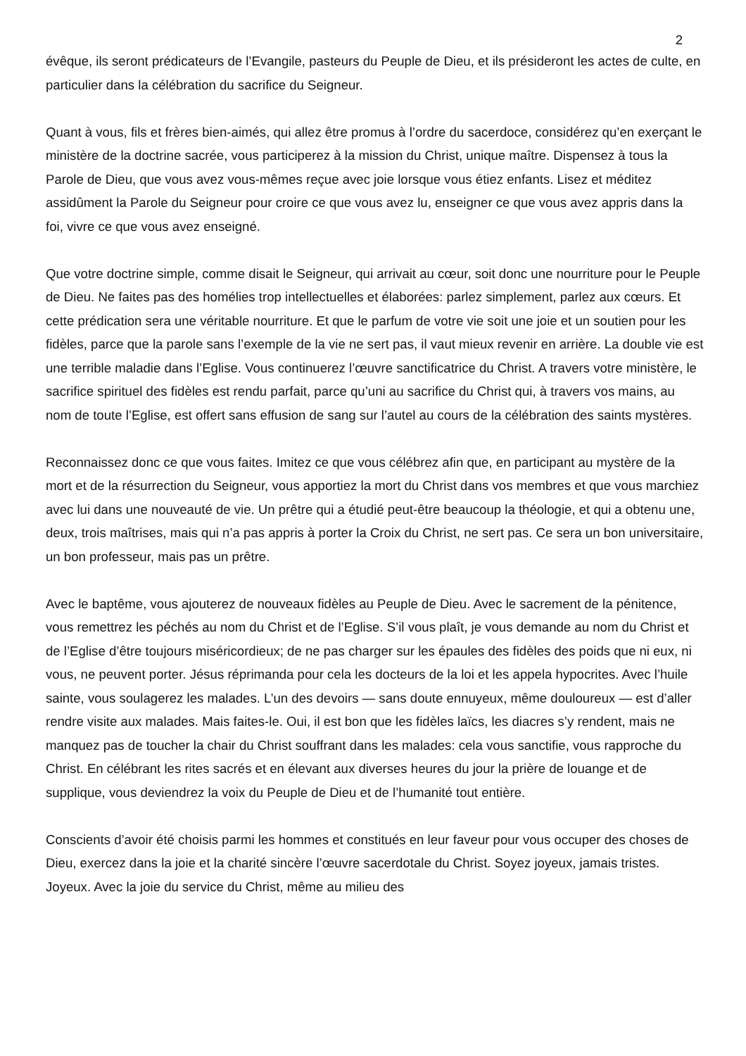2
évêque, ils seront prédicateurs de l’Evangile, pasteurs du Peuple de Dieu, et ils présideront les actes de culte, en particulier dans la célébration du sacrifice du Seigneur.
Quant à vous, fils et frères bien-aimés, qui allez être promus à l’ordre du sacerdoce, considérez qu’en exerçant le ministère de la doctrine sacrée, vous participerez à la mission du Christ, unique maître. Dispensez à tous la Parole de Dieu, que vous avez vous-mêmes reçue avec joie lorsque vous étiez enfants. Lisez et méditez assidûment la Parole du Seigneur pour croire ce que vous avez lu, enseigner ce que vous avez appris dans la foi, vivre ce que vous avez enseigné.
Que votre doctrine simple, comme disait le Seigneur, qui arrivait au cœur, soit donc une nourriture pour le Peuple de Dieu. Ne faites pas des homélies trop intellectuelles et élaborées: parlez simplement, parlez aux cœurs. Et cette prédication sera une véritable nourriture. Et que le parfum de votre vie soit une joie et un soutien pour les fidèles, parce que la parole sans l’exemple de la vie ne sert pas, il vaut mieux revenir en arrière. La double vie est une terrible maladie dans l’Eglise. Vous continuerez l’œuvre sanctificatrice du Christ. A travers votre ministère, le sacrifice spirituel des fidèles est rendu parfait, parce qu’uni au sacrifice du Christ qui, à travers vos mains, au nom de toute l’Eglise, est offert sans effusion de sang sur l’autel au cours de la célébration des saints mystères.
Reconnaissez donc ce que vous faites. Imitez ce que vous célébrez afin que, en participant au mystère de la mort et de la résurrection du Seigneur, vous apportiez la mort du Christ dans vos membres et que vous marchiez avec lui dans une nouveauté de vie. Un prêtre qui a étudié peut-être beaucoup la théologie, et qui a obtenu une, deux, trois maîtrises, mais qui n’a pas appris à porter la Croix du Christ, ne sert pas. Ce sera un bon universitaire, un bon professeur, mais pas un prêtre.
Avec le baptême, vous ajouterez de nouveaux fidèles au Peuple de Dieu. Avec le sacrement de la pénitence, vous remettrez les péchés au nom du Christ et de l’Eglise. S’il vous plaît, je vous demande au nom du Christ et de l’Eglise d’être toujours miséricordieux; de ne pas charger sur les épaules des fidèles des poids que ni eux, ni vous, ne peuvent porter. Jésus réprimanda pour cela les docteurs de la loi et les appela hypocrites. Avec l’huile sainte, vous soulagerez les malades. L’un des devoirs — sans doute ennuyeux, même douloureux — est d’aller rendre visite aux malades. Mais faites-le. Oui, il est bon que les fidèles laïcs, les diacres s’y rendent, mais ne manquez pas de toucher la chair du Christ souffrant dans les malades: cela vous sanctifie, vous rapproche du Christ. En célébrant les rites sacrés et en élevant aux diverses heures du jour la prière de louange et de supplique, vous deviendrez la voix du Peuple de Dieu et de l’humanité tout entière.
Conscients d’avoir été choisis parmi les hommes et constitués en leur faveur pour vous occuper des choses de Dieu, exercez dans la joie et la charité sincère l’œuvre sacerdotale du Christ. Soyez joyeux, jamais tristes. Joyeux. Avec la joie du service du Christ, même au milieu des